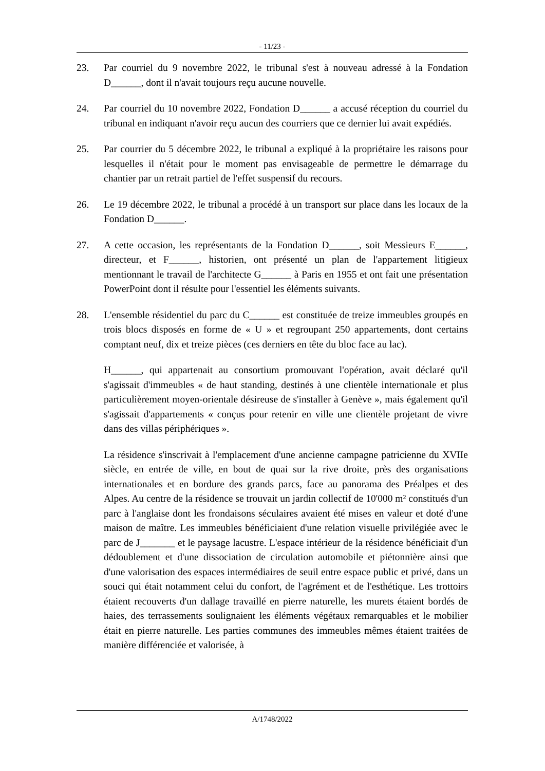- 11/23 -
23. Par courriel du 9 novembre 2022, le tribunal s'est à nouveau adressé à la Fondation D______, dont il n'avait toujours reçu aucune nouvelle.
24. Par courriel du 10 novembre 2022, Fondation D______ a accusé réception du courriel du tribunal en indiquant n'avoir reçu aucun des courriers que ce dernier lui avait expédiés.
25. Par courrier du 5 décembre 2022, le tribunal a expliqué à la propriétaire les raisons pour lesquelles il n'était pour le moment pas envisageable de permettre le démarrage du chantier par un retrait partiel de l'effet suspensif du recours.
26. Le 19 décembre 2022, le tribunal a procédé à un transport sur place dans les locaux de la Fondation D______.
27. A cette occasion, les représentants de la Fondation D______, soit Messieurs E______, directeur, et F______, historien, ont présenté un plan de l'appartement litigieux mentionnant le travail de l'architecte G______ à Paris en 1955 et ont fait une présentation PowerPoint dont il résulte pour l'essentiel les éléments suivants.
28. L'ensemble résidentiel du parc du C______ est constituée de treize immeubles groupés en trois blocs disposés en forme de « U » et regroupant 250 appartements, dont certains comptant neuf, dix et treize pièces (ces derniers en tête du bloc face au lac).
H______, qui appartenait au consortium promouvant l'opération, avait déclaré qu'il s'agissait d'immeubles « de haut standing, destinés à une clientèle internationale et plus particulièrement moyen-orientale désireuse de s'installer à Genève », mais également qu'il s'agissait d'appartements « conçus pour retenir en ville une clientèle projetant de vivre dans des villas périphériques ».
La résidence s'inscrivait à l'emplacement d'une ancienne campagne patricienne du XVIIe siècle, en entrée de ville, en bout de quai sur la rive droite, près des organisations internationales et en bordure des grands parcs, face au panorama des Préalpes et des Alpes. Au centre de la résidence se trouvait un jardin collectif de 10'000 m² constitués d'un parc à l'anglaise dont les frondaisons séculaires avaient été mises en valeur et doté d'une maison de maître. Les immeubles bénéficiaient d'une relation visuelle privilégiée avec le parc de J_______ et le paysage lacustre. L'espace intérieur de la résidence bénéficiait d'un dédoublement et d'une dissociation de circulation automobile et piétonnière ainsi que d'une valorisation des espaces intermédiaires de seuil entre espace public et privé, dans un souci qui était notamment celui du confort, de l'agrément et de l'esthétique. Les trottoirs étaient recouverts d'un dallage travaillé en pierre naturelle, les murets étaient bordés de haies, des terrassements soulignaient les éléments végétaux remarquables et le mobilier était en pierre naturelle. Les parties communes des immeubles mêmes étaient traitées de manière différenciée et valorisée, à
A/1748/2022